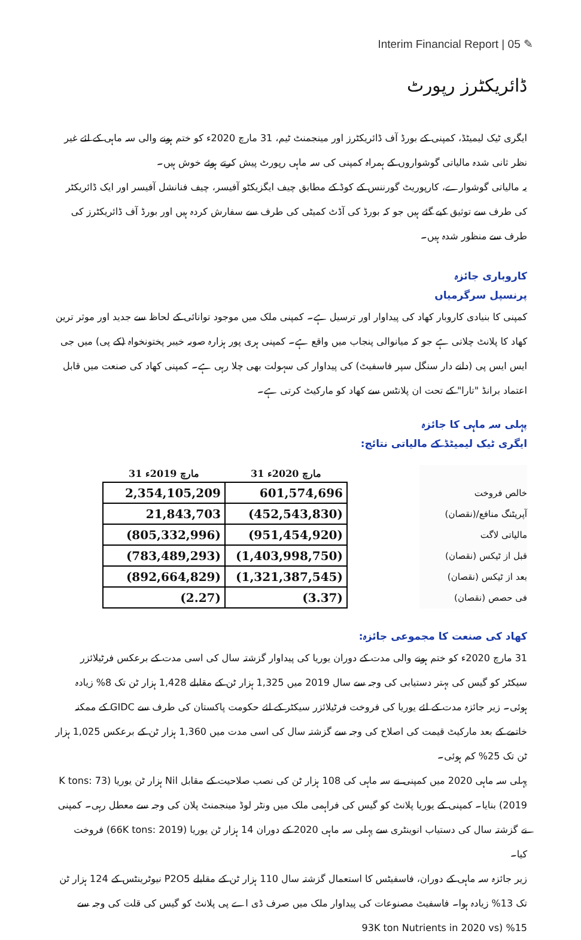Interim Financial Report | 05 ✎
ڈائریکٹرز رپورٹ
ایگری ٹیک لیمیٹڈ، کمپنی کے بورڈ آف ڈائریکٹرز اور مینجمنٹ ٹیم، 31 مارچ 2020ء کو ختم ہونے والی سہ ماہی کے لئے غیر نظر ثانی شدہ مالیاتی گوشواروں کے ہمراہ کمپنی کی سہ ماہی رپورٹ پیش کرتے ہوئے خوش ہیں۔
یہ مالیاتی گوشوارے، کارپوریٹ گورننس کے کوڈ کے مطابق چیف ایگزیکٹو آفیسر، چیف فنانشل آفیسر اور ایک ڈائریکٹر کی طرف سے توثیق کیے گئے ہیں جو کہ بورڈ کی آڈٹ کمیٹی کی طرف سے سفارش کردہ ہیں اور بورڈ آف ڈائریکٹرز کی طرف سے منظور شدہ ہیں۔
کاروباری جائزہ
پرنسپل سرگرمیاں
کمپنی کا بنیادی کاروبار کھاد کی پیداوار اور ترسیل ہے۔ کمپنی ملک میں موجود توانائی کے لحاظ سے جدید اور موثر ترین کھاد کا پلانٹ چلاتی ہے جو کہ میانوالی پنجاب میں واقع ہے۔ کمپنی ہری پور ہزارہ صوبہ خیبر پختونخواہ (کے پی) میں جی ایس ایس پی (دانے دار سنگل سپر فاسفیٹ) کی پیداوار کی سہولت بھی چلا رہی ہے۔ کمپنی کھاد کی صنعت میں قابل اعتماد برانڈ "تارا" کے تحت ان پلانٹس سے کھاد کو مارکیٹ کرتی ہے۔
پہلی سہ ماہی کا جائزہ
ایگری ٹیک لیمیٹڈ کے مالیاتی نتائج:
خالص فروخت
آپریٹنگ منافع/(نقصان)
مالیاتی لاگت
قبل از ٹیکس (نقصان)
بعد از ٹیکس (نقصان)
فی حصص (نقصان)
| 31 مارچ 2019ء | 31 مارچ 2020ء |
| --- | --- |
| 2,354,105,209 | 601,574,696 |
| 21,843,703 | (452,543,830) |
| (805,332,996) | (951,454,920) |
| (783,489,293) | (1,403,998,750) |
| (892,664,829) | (1,321,387,545) |
| (2.27) | (3.37) |
کھاد کی صنعت کا مجموعی جائزہ:
31 مارچ 2020ء کو ختم ہونے والی مدت کے دوران یوریا کی پیداوار گزشتہ سال کی اسی مدت کے برعکس فرٹیلائزر سیکٹر کو گیس کی بہتر دستیابی کی وجہ سے سال 2019 میں 1,325 ہزار ٹن کے مقابلے 1,428 ہزار ٹن تک 8% زیادہ ہوئی۔ زیر جائزہ مدت کے لئے یوریا کی فروخت فرٹیلائزر سیکٹر کے لئے حکومت پاکستان کی طرف سے GIDC کے ممکنہ خاتمے کے بعد مارکیٹ قیمت کی اصلاح کی وجہ سے گزشتہ سال کی اسی مدت میں 1,360 ہزار ٹن کے برعکس 1,025 ہزار ٹن تک 25% کم ہوئی۔
پہلی سہ ماہی 2020 میں کمپنی نے سہ ماہی کی 108 ہزار ٹن کی نصب صلاحیت کے مقابل Nil ہزار ٹن یوریا (73 K tons: 2019) بنایا۔ کمپنی کے یوریا پلانٹ کو گیس کی فراہمی ملک میں ونٹر لوڈ مینجمنٹ پلان کی وجہ سے معطل رہی۔ کمپنی نے گزشتہ سال کی دستیاب انوینٹری سے پہلی سہ ماہی 2020 کے دوران 14 ہزار ٹن یوریا (66K tons: 2019) فروخت کیا۔
زیر جائزہ سہ ماہی کے دوران، فاسفیٹس کا استعمال گزشتہ سال 110 ہزار ٹن کے مقابلے P2O5 نیوٹرینٹس کے 124 ہزار ٹن تک 13% زیادہ ہوا۔ فاسفیٹ مصنوعات کی پیداوار ملک میں صرف ڈی اے پی پلانٹ کو گیس کی قلت کی وجہ سے 15% (93K ton Nutrients in 2020 vs